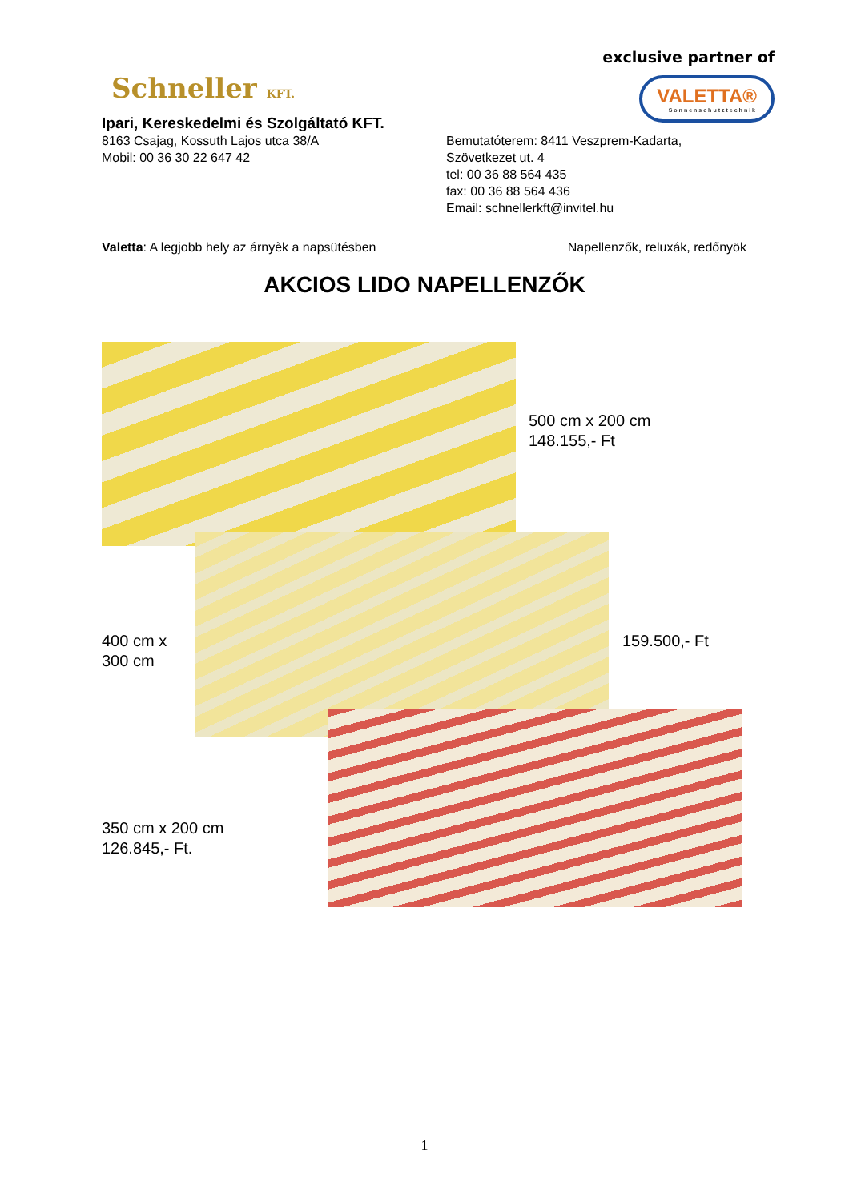Schneller KFT.
exclusive partner of
VALETTA® Sonnenschutztechnik
Ipari, Kereskedelmi és Szolgáltató KFT.
8163 Csajag, Kossuth Lajos utca 38/A
Mobil: 00 36 30 22 647 42
Bemutatóterem: 8411 Veszprem-Kadarta,
Szövetkezet ut. 4
tel: 00 36 88 564 435
fax: 00 36 88 564 436
Email: schnellerkft@invitel.hu
Valetta: A legjobb hely az árnyèk a napsütésben Napellenzők, reluxák, redőnyök
AKCIOS LIDO NAPELLENZŐK
500 cm x 200 cm
148.155,- Ft
400 cm x
300 cm
159.500,- Ft
350 cm x 200 cm
126.845,- Ft.
1